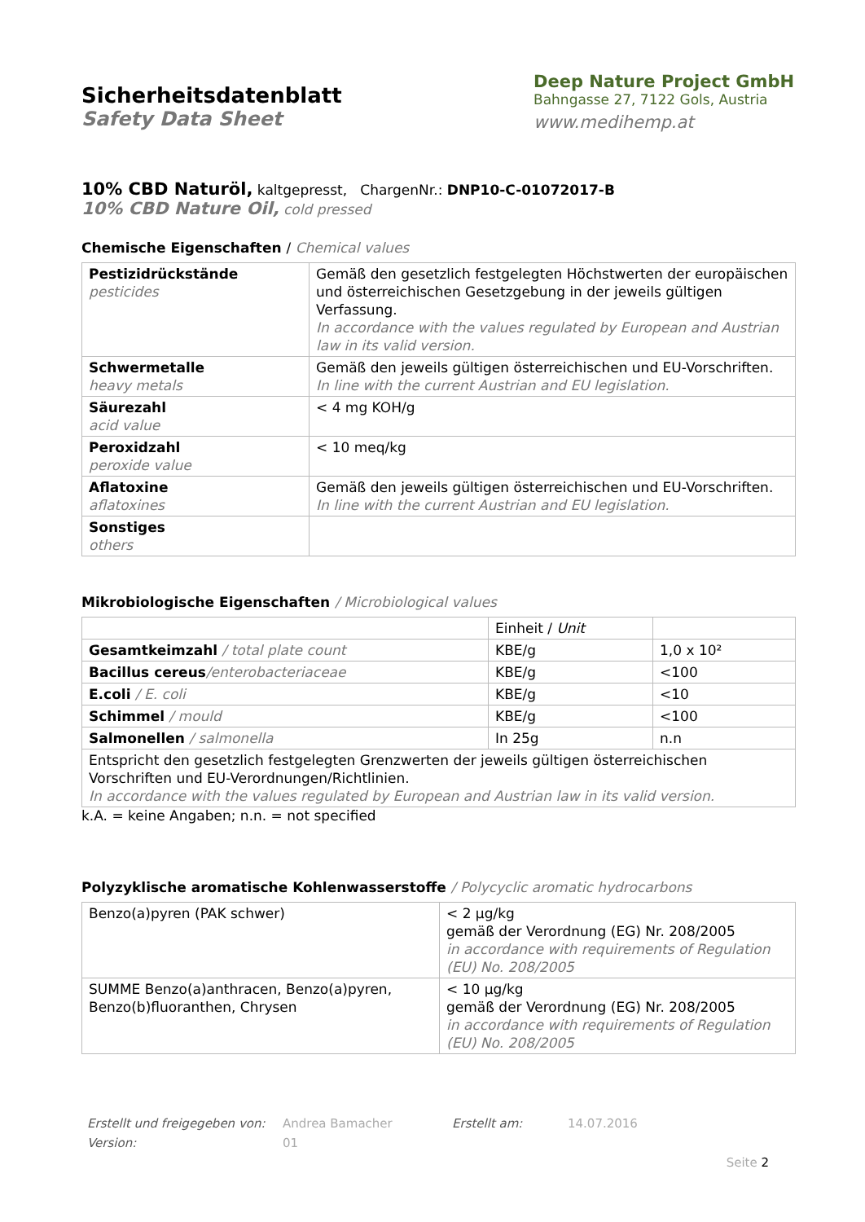Sicherheitsdatenblatt
Safety Data Sheet
Deep Nature Project GmbH
Bahngasse 27, 7122 Gols, Austria
www.medihemp.at
10% CBD Naturöl, kaltgepresst, ChargenNr.: DNP10-C-01072017-B
10% CBD Nature Oil, cold pressed
Chemische Eigenschaften / Chemical values
| Pestizidrückstände pesticides | Gemäß den gesetzlich festgelegten Höchstwerten der europäischen und österreichischen Gesetzgebung in der jeweils gültigen Verfassung. In accordance with the values regulated by European and Austrian law in its valid version. |
| Schwermetalle heavy metals | Gemäß den jeweils gültigen österreichischen und EU-Vorschriften. In line with the current Austrian and EU legislation. |
| Säurezahl acid value | < 4 mg KOH/g |
| Peroxidzahl peroxide value | < 10 meq/kg |
| Aflatoxine aflatoxines | Gemäß den jeweils gültigen österreichischen und EU-Vorschriften. In line with the current Austrian and EU legislation. |
| Sonstiges others | |
Mikrobiologische Eigenschaften / Microbiological values
| | Einheit / Unit | |
| Gesamtkeimzahl / total plate count | KBE/g | 1,0 x 10² |
| Bacillus cereus /enterobacteriaceae | KBE/g | <100 |
| E.coli / E. coli | KBE/g | <10 |
| Schimmel / mould | KBE/g | <100 |
| Salmonellen / salmonella | In 25g | n.n |
| Entspricht den gesetzlich festgelegten Grenzwerten der jeweils gültigen österreichischen Vorschriften und EU-Verordnungen/Richtlinien. In accordance with the values regulated by European and Austrian law in its valid version. | | |
k.A. = keine Angaben; n.n. = not specified
Polyzyklische aromatische Kohlenwasserstoffe / Polycyclic aromatic hydrocarbons
| Benzo(a)pyren (PAK schwer) | < 2 µg/kg gemäß der Verordnung (EG) Nr. 208/2005 in accordance with requirements of Regulation (EU) No. 208/2005 |
| SUMME Benzo(a)anthracen, Benzo(a)pyren, Benzo(b)fluoranthen, Chrysen | < 10 µg/kg gemäß der Verordnung (EG) Nr. 208/2005 in accordance with requirements of Regulation (EU) No. 208/2005 |
Erstellt und freigegeben von:
Andrea Bamacher
Erstellt am:
14.07.2016
Version:
01
Seite 2